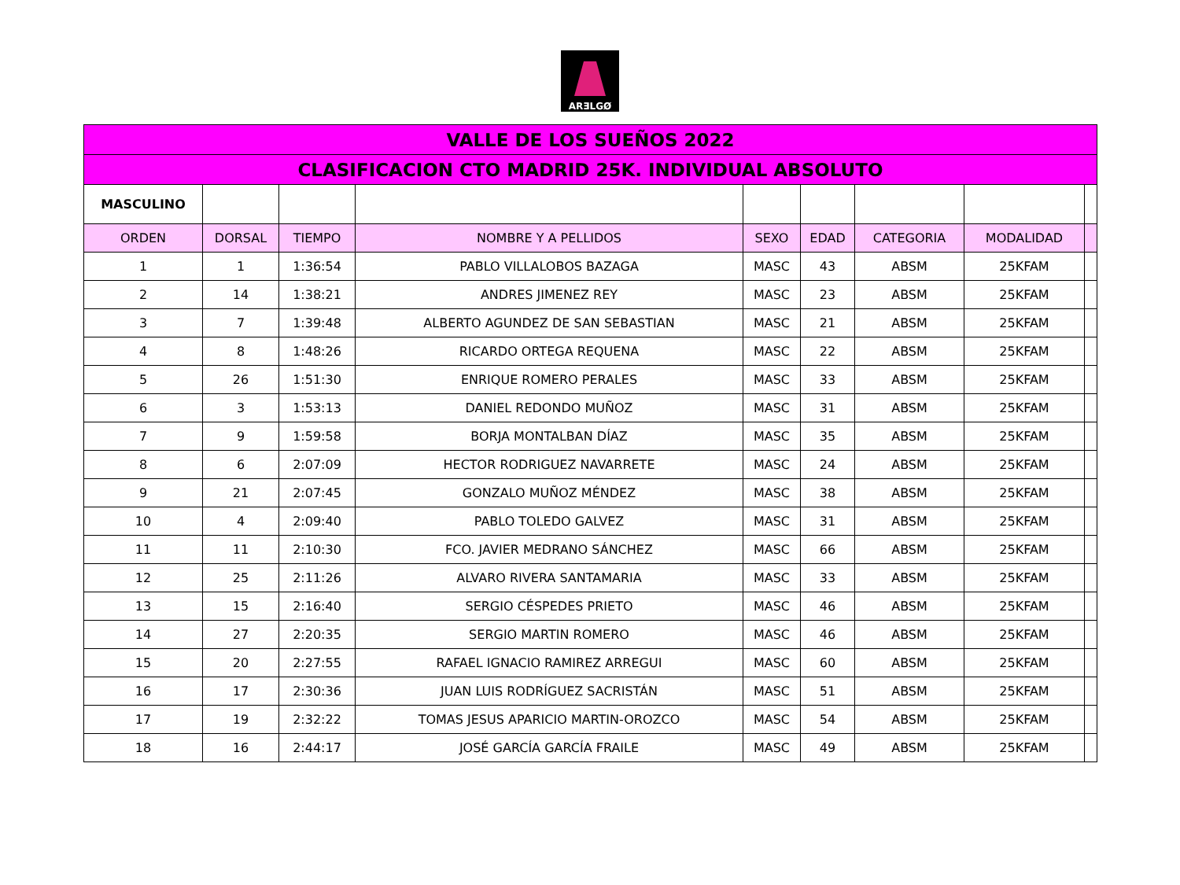ARƎLGØ
| VALLE DE LOS SUEÑOS 2022 | | | | | | | | |
| CLASIFICACION CTO MADRID 25K. INDIVIDUAL ABSOLUTO | | | | | | | | |
| MASCULINO | | | | | | | | |
| ORDEN | DORSAL | TIEMPO | NOMBRE Y A PELLIDOS | SEXO | EDAD | CATEGORIA | MODALIDAD | |
| 1 | 1 | 1:36:54 | PABLO VILLALOBOS BAZAGA | MASC | 43 | ABSM | 25KFAM | |
| 2 | 14 | 1:38:21 | ANDRES JIMENEZ REY | MASC | 23 | ABSM | 25KFAM | |
| 3 | 7 | 1:39:48 | ALBERTO AGUNDEZ DE SAN SEBASTIAN | MASC | 21 | ABSM | 25KFAM | |
| 4 | 8 | 1:48:26 | RICARDO ORTEGA REQUENA | MASC | 22 | ABSM | 25KFAM | |
| 5 | 26 | 1:51:30 | ENRIQUE ROMERO PERALES | MASC | 33 | ABSM | 25KFAM | |
| 6 | 3 | 1:53:13 | DANIEL REDONDO MUÑOZ | MASC | 31 | ABSM | 25KFAM | |
| 7 | 9 | 1:59:58 | BORJA MONTALBAN DÍAZ | MASC | 35 | ABSM | 25KFAM | |
| 8 | 6 | 2:07:09 | HECTOR RODRIGUEZ NAVARRETE | MASC | 24 | ABSM | 25KFAM | |
| 9 | 21 | 2:07:45 | GONZALO MUÑOZ MÉNDEZ | MASC | 38 | ABSM | 25KFAM | |
| 10 | 4 | 2:09:40 | PABLO TOLEDO GALVEZ | MASC | 31 | ABSM | 25KFAM | |
| 11 | 11 | 2:10:30 | FCO. JAVIER MEDRANO SÁNCHEZ | MASC | 66 | ABSM | 25KFAM | |
| 12 | 25 | 2:11:26 | ALVARO RIVERA SANTAMARIA | MASC | 33 | ABSM | 25KFAM | |
| 13 | 15 | 2:16:40 | SERGIO CÉSPEDES PRIETO | MASC | 46 | ABSM | 25KFAM | |
| 14 | 27 | 2:20:35 | SERGIO MARTIN ROMERO | MASC | 46 | ABSM | 25KFAM | |
| 15 | 20 | 2:27:55 | RAFAEL IGNACIO RAMIREZ ARREGUI | MASC | 60 | ABSM | 25KFAM | |
| 16 | 17 | 2:30:36 | JUAN LUIS RODRÍGUEZ SACRISTÁN | MASC | 51 | ABSM | 25KFAM | |
| 17 | 19 | 2:32:22 | TOMAS JESUS APARICIO MARTIN-OROZCO | MASC | 54 | ABSM | 25KFAM | |
| 18 | 16 | 2:44:17 | JOSÉ GARCÍA GARCÍA FRAILE | MASC | 49 | ABSM | 25KFAM | |